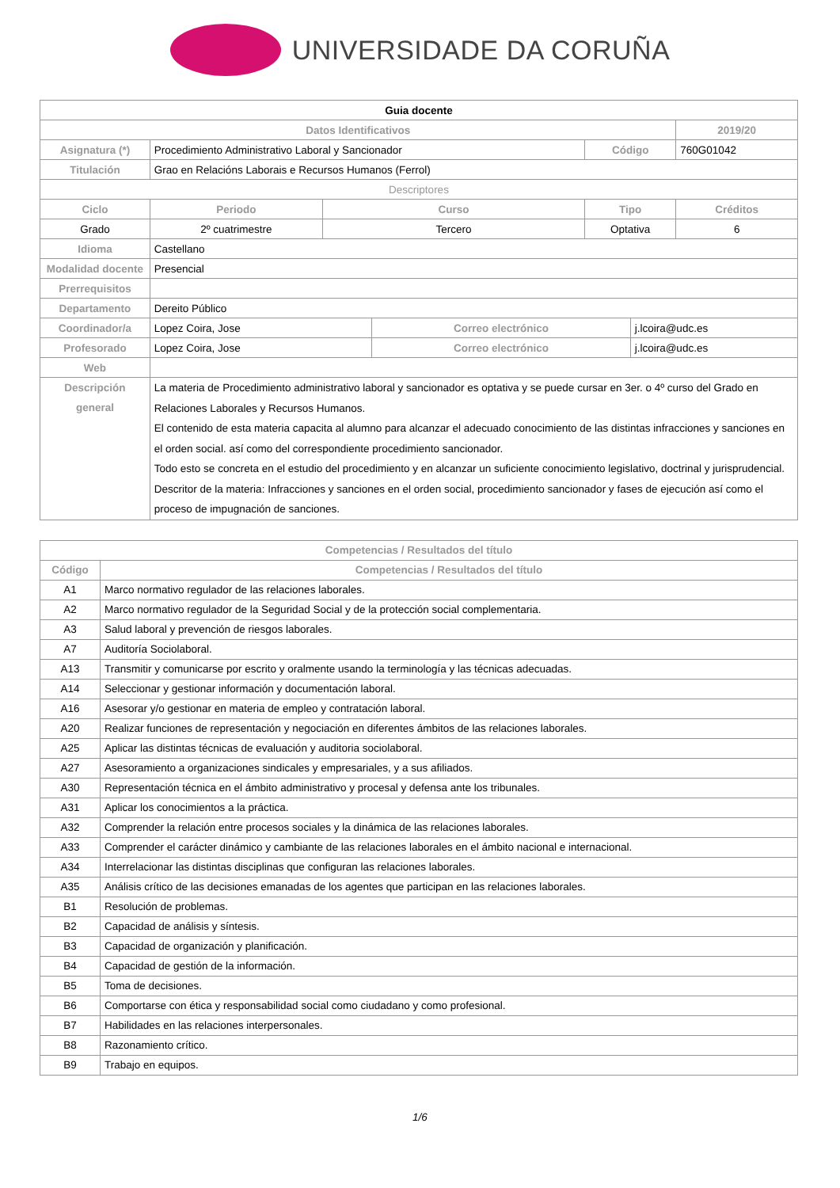UNIVERSIDADE DA CORUÑA
| Guia docente | | | | | | |
| --- | --- | --- | --- | --- | --- | --- |
| Datos Identificativos | | | | | | 2019/20 |
| Asignatura (*) | Procedimiento Administrativo Laboral y Sancionador | | | Código | | 760G01042 |
| Titulación | Grao en Relacións Laborais e Recursos Humanos (Ferrol) | | | | | |
| Descriptores | | | | | | |
| Ciclo | Periodo | Curso | | Tipo | | Créditos |
| Grado | 2º cuatrimestre | Tercero | | Optativa | | 6 |
| Idioma | Castellano | | | | | |
| Modalidad docente | Presencial | | | | | |
| Prerrequisitos | | | | | | |
| Departamento | Dereito Público | | | | | |
| Coordinador/a | Lopez Coira, Jose | | Correo electrónico | | j.lcoira@udc.es | |
| Profesorado | Lopez Coira, Jose | | Correo electrónico | | j.lcoira@udc.es | |
| Web | | | | | | |
| Descripción general | La materia de Procedimiento administrativo laboral y sancionador es optativa y se puede cursar en 3er. o 4º curso del Grado en Relaciones Laborales y Recursos Humanos. El contenido de esta materia capacita al alumno para alcanzar el adecuado conocimiento de las distintas infracciones y sanciones en el orden social. así como del correspondiente procedimiento sancionador. Todo esto se concreta en el estudio del procedimiento y en alcanzar un suficiente conocimiento legislativo, doctrinal y jurisprudencial. Descritor de la materia: Infracciones y sanciones en el orden social, procedimiento sancionador y fases de ejecución así como el proceso de impugnación de sanciones. | | | | | |
| Competencias / Resultados del título | |
| --- | --- |
| Código | Competencias / Resultados del título |
| A1 | Marco normativo regulador de las relaciones laborales. |
| A2 | Marco normativo regulador de la Seguridad Social y de la protección social complementaria. |
| A3 | Salud laboral y prevención de riesgos laborales. |
| A7 | Auditoría Sociolaboral. |
| A13 | Transmitir y comunicarse por escrito y oralmente usando la terminología y las técnicas adecuadas. |
| A14 | Seleccionar y gestionar información y documentación laboral. |
| A16 | Asesorar y/o gestionar en materia de empleo y contratación laboral. |
| A20 | Realizar funciones de representación y negociación en diferentes ámbitos de las relaciones laborales. |
| A25 | Aplicar las distintas técnicas de evaluación y auditoria sociolaboral. |
| A27 | Asesoramiento a organizaciones sindicales y empresariales, y a sus afiliados. |
| A30 | Representación técnica en el ámbito administrativo y procesal y defensa ante los tribunales. |
| A31 | Aplicar los conocimientos a la práctica. |
| A32 | Comprender la relación entre procesos sociales y la dinámica de las relaciones laborales. |
| A33 | Comprender el carácter dinámico y cambiante de las relaciones laborales en el ámbito nacional e internacional. |
| A34 | Interrelacionar las distintas disciplinas que configuran las relaciones laborales. |
| A35 | Análisis crítico de las decisiones emanadas de los agentes que participan en las relaciones laborales. |
| B1 | Resolución de problemas. |
| B2 | Capacidad de análisis y síntesis. |
| B3 | Capacidad de organización y planificación. |
| B4 | Capacidad de gestión de la información. |
| B5 | Toma de decisiones. |
| B6 | Comportarse con ética y responsabilidad social como ciudadano y como profesional. |
| B7 | Habilidades en las relaciones interpersonales. |
| B8 | Razonamiento crítico. |
| B9 | Trabajo en equipos. |
1/6